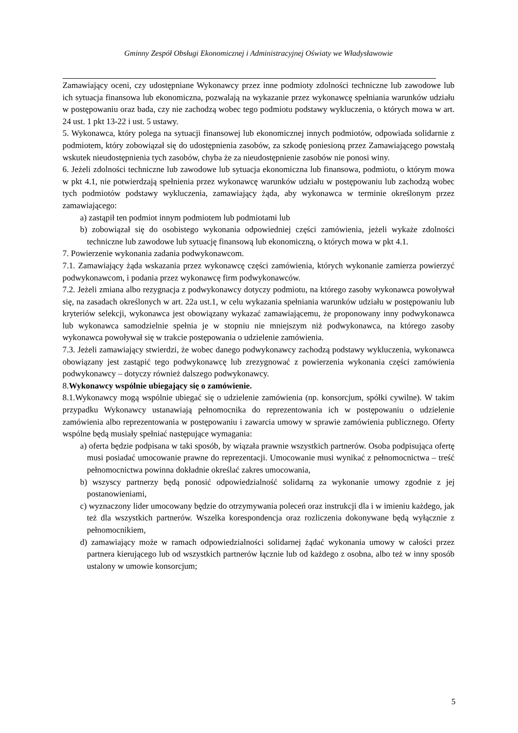Gminny Zespół Obsługi Ekonomicznej i Administracyjnej Oświaty we Władysławowie
Zamawiający oceni, czy udostępniane Wykonawcy przez inne podmioty zdolności techniczne lub zawodowe lub ich sytuacja finansowa lub ekonomiczna, pozwalają na wykazanie przez wykonawcę spełniania warunków udziału w postępowaniu oraz bada, czy nie zachodzą wobec tego podmiotu podstawy wykluczenia, o których mowa w art. 24 ust. 1 pkt 13-22 i ust. 5 ustawy.
5. Wykonawca, który polega na sytuacji finansowej lub ekonomicznej innych podmiotów, odpowiada solidarnie z podmiotem, który zobowiązał się do udostępnienia zasobów, za szkodę poniesioną przez Zamawiającego powstałą wskutek nieudostępnienia tych zasobów, chyba że za nieudostępnienie zasobów nie ponosi winy.
6. Jeżeli zdolności techniczne lub zawodowe lub sytuacja ekonomiczna lub finansowa, podmiotu, o którym mowa w pkt 4.1, nie potwierdzają spełnienia przez wykonawcę warunków udziału w postępowaniu lub zachodzą wobec tych podmiotów podstawy wykluczenia, zamawiający żąda, aby wykonawca w terminie określonym przez zamawiającego:
a) zastąpił ten podmiot innym podmiotem lub podmiotami lub
b) zobowiązał się do osobistego wykonania odpowiedniej części zamówienia, jeżeli wykaże zdolności techniczne lub zawodowe lub sytuację finansową lub ekonomiczną, o których mowa w pkt 4.1.
7. Powierzenie wykonania zadania podwykonawcom.
7.1. Zamawiający żąda wskazania przez wykonawcę części zamówienia, których wykonanie zamierza powierzyć podwykonawcom, i podania przez wykonawcę firm podwykonawców.
7.2. Jeżeli zmiana albo rezygnacja z podwykonawcy dotyczy podmiotu, na którego zasoby wykonawca powoływał się, na zasadach określonych w art. 22a ust.1, w celu wykazania spełniania warunków udziału w postępowaniu lub kryteriów selekcji, wykonawca jest obowiązany wykazać zamawiającemu, że proponowany inny podwykonawca lub wykonawca samodzielnie spełnia je w stopniu nie mniejszym niż podwykonawca, na którego zasoby wykonawca powoływał się w trakcie postępowania o udzielenie zamówienia.
7.3. Jeżeli zamawiający stwierdzi, że wobec danego podwykonawcy zachodzą podstawy wykluczenia, wykonawca obowiązany jest zastąpić tego podwykonawcę lub zrezygnować z powierzenia wykonania części zamówienia podwykonawcy – dotyczy również dalszego podwykonawcy.
8.Wykonawcy wspólnie ubiegający się o zamówienie.
8.1.Wykonawcy mogą wspólnie ubiegać się o udzielenie zamówienia (np. konsorcjum, spółki cywilne). W takim przypadku Wykonawcy ustanawiają pełnomocnika do reprezentowania ich w postępowaniu o udzielenie zamówienia albo reprezentowania w postępowaniu i zawarcia umowy w sprawie zamówienia publicznego. Oferty wspólne będą musiały spełniać następujące wymagania:
a) oferta będzie podpisana w taki sposób, by wiązała prawnie wszystkich partnerów. Osoba podpisująca ofertę musi posiadać umocowanie prawne do reprezentacji. Umocowanie musi wynikać z pełnomocnictwa – treść pełnomocnictwa powinna dokładnie określać zakres umocowania,
b) wszyscy partnerzy będą ponosić odpowiedzialność solidarną za wykonanie umowy zgodnie z jej postanowieniami,
c) wyznaczony lider umocowany będzie do otrzymywania poleceń oraz instrukcji dla i w imieniu każdego, jak też dla wszystkich partnerów. Wszelka korespondencja oraz rozliczenia dokonywane będą wyłącznie z pełnomocnikiem,
d) zamawiający może w ramach odpowiedzialności solidarnej żądać wykonania umowy w całości przez partnera kierującego lub od wszystkich partnerów łącznie lub od każdego z osobna, albo też w inny sposób ustalony w umowie konsorcjum;
5